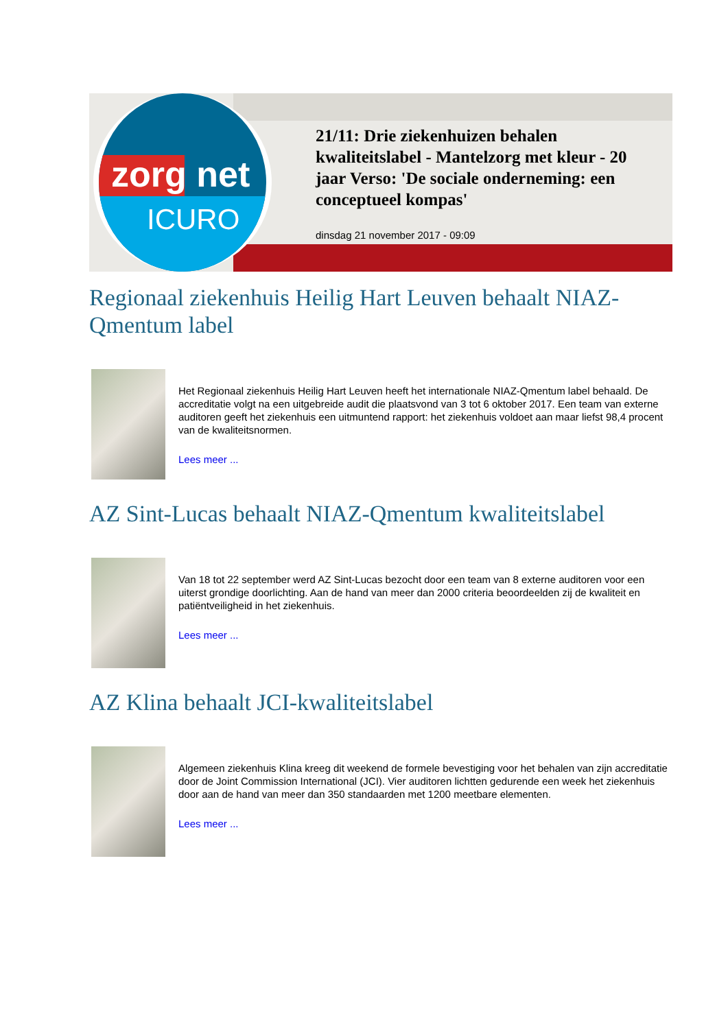zorg net
ICURO
21/11: Drie ziekenhuizen behalen kwaliteitslabel - Mantelzorg met kleur - 20 jaar Verso: 'De sociale onderneming: een conceptueel kompas'
dinsdag 21 november 2017 - 09:09
Regionaal ziekenhuis Heilig Hart Leuven behaalt NIAZ-Qmentum label
Het Regionaal ziekenhuis Heilig Hart Leuven heeft het internationale NIAZ-Qmentum label behaald. De accreditatie volgt na een uitgebreide audit die plaatsvond van 3 tot 6 oktober 2017. Een team van externe auditoren geeft het ziekenhuis een uitmuntend rapport: het ziekenhuis voldoet aan maar liefst 98,4 procent van de kwaliteitsnormen.
Lees meer ...
AZ Sint-Lucas behaalt NIAZ-Qmentum kwaliteitslabel
Van 18 tot 22 september werd AZ Sint-Lucas bezocht door een team van 8 externe auditoren voor een uiterst grondige doorlichting. Aan de hand van meer dan 2000 criteria beoordeelden zij de kwaliteit en patiëntveiligheid in het ziekenhuis.
Lees meer ...
AZ Klina behaalt JCI-kwaliteitslabel
Algemeen ziekenhuis Klina kreeg dit weekend de formele bevestiging voor het behalen van zijn accreditatie door de Joint Commission International (JCI). Vier auditoren lichtten gedurende een week het ziekenhuis door aan de hand van meer dan 350 standaarden met 1200 meetbare elementen.
Lees meer ...